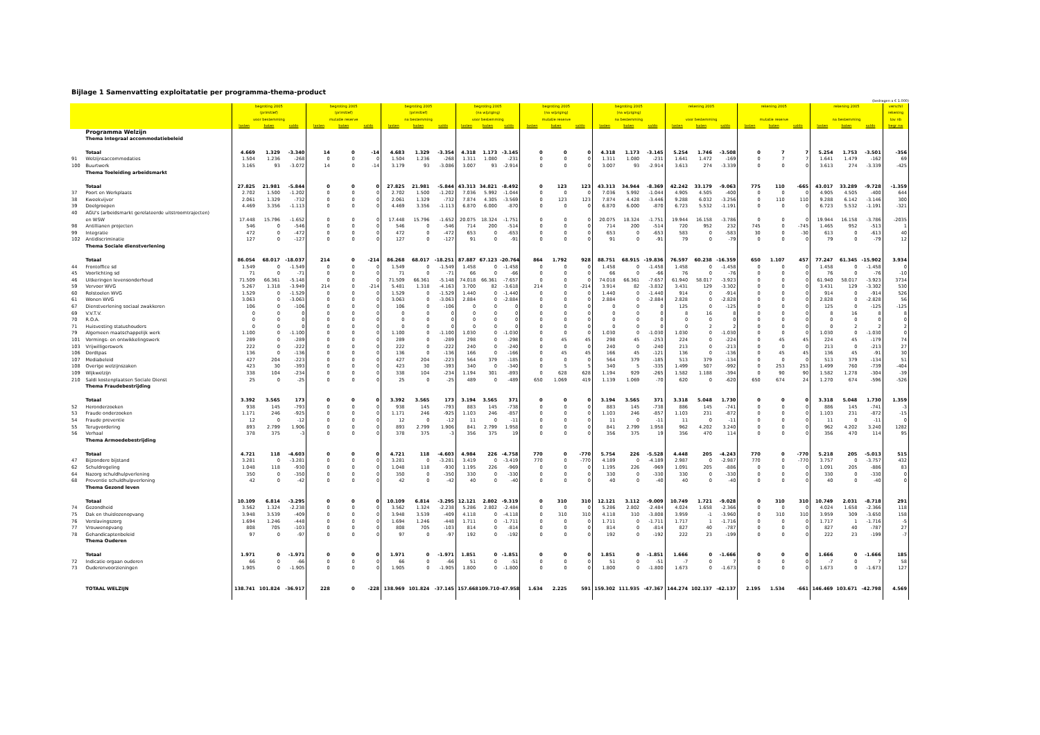Bijlage 1 Samenvatting exploitatatie per programma-thema-product
(bedragen x € 1.000)
| | | begroting 2005 (primitief) voor bestemming | | | begroting 2005 (primitief) mutatie reserve | | | begroting 2005 (primitief) na bestemming | | | begroting 2005 (na wijziging) voor bestemming | | | begroting 2005 (na wijziging) mutatie reserve | | | begroting 2005 (na wijziging) na bestemming | | | rekening 2005 voor bestemming | | | rekening 2005 mutatie reserve | | | rekening 2005 na bestemming | | | verschil rekening tov nb |
| --- | --- | --- | --- | --- | --- | --- | --- | --- | --- | --- | --- | --- | --- | --- | --- | --- | --- | --- | --- | --- | --- | --- | --- | --- | --- | --- | --- | --- | --- |
| | | lasten | baten | saldo | lasten | baten | saldo | lasten | baten | saldo | lasten | baten | saldo | lasten | baten | saldo | lasten | baten | saldo | lasten | baten | saldo | lasten | baten | saldo | lasten | baten | saldo | begr nw |
| | Programma Welzijn | | | | | | | | | | | | | | | | | | | | | | | | | | | | |
| | Thema Integraal accommodatiebeleid | | | | | | | | | | | | | | | | | | | | | | | | | | | | |
| | Totaal | 4.669 | 1.329 | -3.340 | 14 | 0 | -14 | 4.683 | 1.329 | -3.354 | 4.318 | 1.173 | -3.145 | 0 | 0 | 0 | 4.318 | 1.173 | -3.145 | 5.254 | 1.746 | -3.508 | 0 | 7 | 7 | 5.254 | 1.753 | -3.501 | -356 |
| 91 | Welzijnsaccommodaties | 1.504 | 1.236 | -268 | 0 | 0 | 0 | 1.504 | 1.236 | -268 | 1.311 | 1.080 | -231 | 0 | 0 | 0 | 1.311 | 1.080 | -231 | 1.641 | 1.472 | -169 | 0 | 7 | 7 | 1.641 | 1.479 | -162 | 69 |
| 100 | Buurtwerk | 3.165 | 93 | -3.072 | 14 | 0 | -14 | 3.179 | 93 | -3.086 | 3.007 | 93 | -2.914 | 0 | 0 | 0 | 3.007 | 93 | -2.914 | 3.613 | 274 | -3.339 | 0 | 0 | 0 | 3.613 | 274 | -3.339 | -425 |
| | Thema Toeleiding arbeidsmarkt | | | | | | | | | | | | | | | | | | | | | | | | | | | | |
| | Totaal | 27.825 | 21.981 | -5.844 | 0 | 0 | 0 | 27.825 | 21.981 | -5.844 | 43.313 | 34.821 | -8.492 | 0 | 123 | 123 | 43.313 | 34.944 | -8.369 | 42.242 | 33.179 | -9.063 | 775 | 110 | -665 | 43.017 | 33.289 | -9.728 | -1.359 |
| 37 | Poort en Werkplaats | 2.702 | 1.500 | -1.202 | 0 | 0 | 0 | 2.702 | 1.500 | -1.202 | 7.036 | 5.992 | -1.044 | 0 | 0 | 0 | 7.036 | 5.992 | -1.044 | 4.905 | 4.505 | -400 | 0 | 0 | 0 | 4.905 | 4.505 | -400 | 644 |
| 38 | Kweekvijver | 2.061 | 1.329 | -732 | 0 | 0 | 0 | 2.061 | 1.329 | -732 | 7.874 | 4.305 | -3.569 | 0 | 123 | 123 | 7.874 | 4.428 | -3.446 | 9.288 | 6.032 | -3.256 | 0 | 110 | 110 | 9.288 | 6.142 | -3.146 | 300 |
| 39 | Doelgroepen | 4.469 | 3.356 | -1.113 | 0 | 0 | 0 | 4.469 | 3.356 | -1.113 | 6.870 | 6.000 | -870 | 0 | 0 | 0 | 6.870 | 6.000 | -870 | 6.723 | 5.532 | -1.191 | 0 | 0 | 0 | 6.723 | 5.532 | -1.191 | -321 |
| 40 | AGU's (arbeidsmarkt gerelateerde uitstroomtrajecten) | | | | | | | | | | | | | | | | | | | | | | | | | | | | |
| | en WSW | 17.448 | 15.796 | -1.652 | 0 | 0 | 0 | 17.448 | 15.796 | -1.652 | 20.075 | 18.324 | -1.751 | 0 | 0 | 0 | 20.075 | 18.324 | -1.751 | 19.944 | 16.158 | -3.786 | 0 | 0 | 0 | 19.944 | 16.158 | -3.786 | -2035 |
| 98 | Antillianen projecten | 546 | 0 | -546 | 0 | 0 | 0 | 546 | 0 | -546 | 714 | 200 | -514 | 0 | 0 | 0 | 714 | 200 | -514 | 720 | 952 | 232 | 745 | 0 | -745 | 1.465 | 952 | -513 | 1 |
| 99 | Integratie | 472 | 0 | -472 | 0 | 0 | 0 | 472 | 0 | -472 | 653 | 0 | -653 | 0 | 0 | 0 | 653 | 0 | -653 | 583 | 0 | -583 | 30 | 0 | -30 | 613 | 0 | -613 | 40 |
| 102 | Antidiscriminatie | 127 | 0 | -127 | 0 | 0 | 0 | 127 | 0 | -127 | 91 | 0 | -91 | 0 | 0 | 0 | 91 | 0 | -91 | 79 | 0 | -79 | 0 | 0 | 0 | 79 | 0 | -79 | 12 |
| | Thema Sociale dienstverlening | | | | | | | | | | | | | | | | | | | | | | | | | | | | |
| | Totaal | 86.054 | 68.017 | -18.037 | 214 | 0 | -214 | 86.268 | 68.017 | -18.251 | 87.887 | 67.123 | -20.764 | 864 | 1.792 | 928 | 88.751 | 68.915 | -19.836 | 76.597 | 60.238 | -16.359 | 650 | 1.107 | 457 | 77.247 | 61.345 | -15.902 | 3.934 |
| 44 | Frontoffice sd | 1.549 | 0 | -1.549 | 0 | 0 | 0 | 1.549 | 0 | -1.549 | 1.458 | 0 | -1.458 | 0 | 0 | 0 | 1.458 | 0 | -1.458 | 1.458 | 0 | -1.458 | 0 | 0 | 0 | 1.458 | 0 | -1.458 | 0 |
| 45 | Voorlichting sd | 71 | 0 | -71 | 0 | 0 | 0 | 71 | 0 | -71 | 66 | 0 | -66 | 0 | 0 | 0 | 66 | 0 | -66 | 76 | 0 | -76 | 0 | 0 | 0 | 76 | 0 | -76 | -10 |
| 46 | Uitkeringen levensonderhoud | 71.509 | 66.361 | -5.148 | 0 | 0 | 0 | 71.509 | 66.361 | -5.148 | 74.018 | 66.361 | -7.657 | 0 | 0 | 0 | 74.018 | 66.361 | -7.657 | 61.940 | 58.017 | -3.923 | 0 | 0 | 0 | 61.940 | 58.017 | -3.923 | 3734 |
| 59 | Vervoer WVG | 5.267 | 1.318 | -3.949 | 214 | 0 | -214 | 5.481 | 1.318 | -4.163 | 3.700 | 82 | -3.618 | 214 | 0 | -214 | 3.914 | 82 | -3.832 | 3.431 | 129 | -3.302 | 0 | 0 | 0 | 3.431 | 129 | -3.302 | 530 |
| 60 | Rolstoelen WVG | 1.529 | 0 | -1.529 | 0 | 0 | 0 | 1.529 | 0 | -1.529 | 1.440 | 0 | -1.440 | 0 | 0 | 0 | 1.440 | 0 | -1.440 | 914 | 0 | -914 | 0 | 0 | 0 | 914 | 0 | -914 | 526 |
| 61 | Wonen WVG | 3.063 | 0 | -3.063 | 0 | 0 | 0 | 3.063 | 0 | -3.063 | 2.884 | 0 | -2.884 | 0 | 0 | 0 | 2.884 | 0 | -2.884 | 2.828 | 0 | -2.828 | 0 | 0 | 0 | 2.828 | 0 | -2.828 | 56 |
| 67 | Dienstverlening sociaal zwakkeren | 106 | 0 | -106 | 0 | 0 | 0 | 106 | 0 | -106 | 0 | 0 | 0 | 0 | 0 | 0 | 0 | 0 | 0 | 125 | 0 | -125 | 0 | 0 | 0 | 125 | 0 | -125 | -125 |
| 69 | V.V.T.V. | 0 | 0 | 0 | 0 | 0 | 0 | 0 | 0 | 0 | 0 | 0 | 0 | 0 | 0 | 0 | 0 | 0 | 0 | 8 | 16 | 8 | 0 | 0 | 0 | 8 | 16 | 8 | 8 |
| 70 | R.O.A. | 0 | 0 | 0 | 0 | 0 | 0 | 0 | 0 | 0 | 0 | 0 | 0 | 0 | 0 | 0 | 0 | 0 | 0 | 0 | 0 | 0 | 0 | 0 | 0 | 0 | 0 | 0 | 0 |
| 71 | Huisvesting statushouders | 0 | 0 | 0 | 0 | 0 | 0 | 0 | 0 | 0 | 0 | 0 | 0 | 0 | 0 | 0 | 0 | 0 | 0 | 0 | 2 | 2 | 0 | 0 | 0 | 0 | 2 | 2 | 2 |
| 79 | Algemeen maatschappelijk werk | 1.100 | 0 | -1.100 | 0 | 0 | 0 | 1.100 | 0 | -1.100 | 1.030 | 0 | -1.030 | 0 | 0 | 0 | 1.030 | 0 | -1.030 | 1.030 | 0 | -1.030 | 0 | 0 | 0 | 1.030 | 0 | -1.030 | 0 |
| 101 | Vormings- en ontwikkelingswerk | 289 | 0 | -289 | 0 | 0 | 0 | 289 | 0 | -289 | 298 | 0 | -298 | 0 | 45 | 45 | 298 | 45 | -253 | 224 | 0 | -224 | 0 | 45 | 45 | 224 | 45 | -179 | 74 |
| 103 | Vrijwilligerswerk | 222 | 0 | -222 | 0 | 0 | 0 | 222 | 0 | -222 | 240 | 0 | -240 | 0 | 0 | 0 | 240 | 0 | -240 | 213 | 0 | -213 | 0 | 0 | 0 | 213 | 0 | -213 | 27 |
| 106 | Dordtpas | 136 | 0 | -136 | 0 | 0 | 0 | 136 | 0 | -136 | 166 | 0 | -166 | 0 | 45 | 45 | 166 | 45 | -121 | 136 | 0 | -136 | 0 | 45 | 45 | 136 | 45 | -91 | 30 |
| 107 | Mediabeleid | 427 | 204 | -223 | 0 | 0 | 0 | 427 | 204 | -223 | 564 | 379 | -185 | 0 | 0 | 0 | 564 | 379 | -185 | 513 | 379 | -134 | 0 | 0 | 0 | 513 | 379 | -134 | 51 |
| 108 | Overige welzijnszaken | 423 | 30 | -393 | 0 | 0 | 0 | 423 | 30 | -393 | 340 | 0 | -340 | 0 | 5 | 5 | 340 | 5 | -335 | 1.499 | 507 | -992 | 0 | 253 | 253 | 1.499 | 760 | -739 | -404 |
| 109 | Wijkwelzijn | 338 | 104 | -234 | 0 | 0 | 0 | 338 | 104 | -234 | 1.194 | 301 | -893 | 0 | 628 | 628 | 1.194 | 929 | -265 | 1.582 | 1.188 | -394 | 0 | 90 | 90 | 1.582 | 1.278 | -304 | -39 |
| 210 | Saldi kostenplaatsen Sociale Dienst | 25 | 0 | -25 | 0 | 0 | 0 | 25 | 0 | -25 | 489 | 0 | -489 | 650 | 1.069 | 419 | 1.139 | 1.069 | -70 | 620 | 0 | -620 | 650 | 674 | 24 | 1.270 | 674 | -596 | -526 |
| | Thema Fraudebestrijding | | | | | | | | | | | | | | | | | | | | | | | | | | | | |
| | Totaal | 3.392 | 3.565 | 173 | 0 | 0 | 0 | 3.392 | 3.565 | 173 | 3.194 | 3.565 | 371 | 0 | 0 | 0 | 3.194 | 3.565 | 371 | 3.318 | 5.048 | 1.730 | 0 | 0 | 0 | 3.318 | 5.048 | 1.730 | 1.359 |
| 52 | Heronderzoeken | 938 | 145 | -793 | 0 | 0 | 0 | 938 | 145 | -793 | 883 | 145 | -738 | 0 | 0 | 0 | 883 | 145 | -738 | 886 | 145 | -741 | 0 | 0 | 0 | 886 | 145 | -741 | -3 |
| 53 | Fraude onderzoeken | 1.171 | 246 | -925 | 0 | 0 | 0 | 1.171 | 246 | -925 | 1.103 | 246 | -857 | 0 | 0 | 0 | 1.103 | 246 | -857 | 1.103 | 231 | -872 | 0 | 0 | 0 | 1.103 | 231 | -872 | -15 |
| 54 | Fraude preventie | 12 | 0 | -12 | 0 | 0 | 0 | 12 | 0 | -12 | 11 | 0 | -11 | 0 | 0 | 0 | 11 | 0 | -11 | 11 | 0 | -11 | 0 | 0 | 0 | 11 | 0 | -11 | 0 |
| 55 | Terugvordering | 893 | 2.799 | 1.906 | 0 | 0 | 0 | 893 | 2.799 | 1.906 | 841 | 2.799 | 1.958 | 0 | 0 | 0 | 841 | 2.799 | 1.958 | 962 | 4.202 | 3.240 | 0 | 0 | 0 | 962 | 4.202 | 3.240 | 1282 |
| 56 | Verhaal | 378 | 375 | -3 | 0 | 0 | 0 | 378 | 375 | -3 | 356 | 375 | 19 | 0 | 0 | 0 | 356 | 375 | 19 | 356 | 470 | 114 | 0 | 0 | 0 | 356 | 470 | 114 | 95 |
| | Thema Armoedebestrijding | | | | | | | | | | | | | | | | | | | | | | | | | | | | |
| | Totaal | 4.721 | 118 | -4.603 | 0 | 0 | 0 | 4.721 | 118 | -4.603 | 4.984 | 226 | -4.758 | 770 | 0 | -770 | 5.754 | 226 | -5.528 | 4.448 | 205 | -4.243 | 770 | 0 | -770 | 5.218 | 205 | -5.013 | 515 |
| 47 | Bijzondere bijstand | 3.281 | 0 | -3.281 | 0 | 0 | 0 | 3.281 | 0 | -3.281 | 3.419 | 0 | -3.419 | 770 | 0 | -770 | 4.189 | 0 | -4.189 | 2.987 | 0 | -2.987 | 770 | 0 | -770 | 3.757 | 0 | -3.757 | 432 |
| 62 | Schuldregeling | 1.048 | 118 | -930 | 0 | 0 | 0 | 1.048 | 118 | -930 | 1.195 | 226 | -969 | 0 | 0 | 0 | 1.195 | 226 | -969 | 1.091 | 205 | -886 | 0 | 0 | 0 | 1.091 | 205 | -886 | 83 |
| 64 | Nazorg schuldhulpverlening | 350 | 0 | -350 | 0 | 0 | 0 | 350 | 0 | -350 | 330 | 0 | -330 | 0 | 0 | 0 | 330 | 0 | -330 | 330 | 0 | -330 | 0 | 0 | 0 | 330 | 0 | -330 | 0 |
| 68 | Preventie schuldhulpverlening | 42 | 0 | -42 | 0 | 0 | 0 | 42 | 0 | -42 | 40 | 0 | -40 | 0 | 0 | 0 | 40 | 0 | -40 | 40 | 0 | -40 | 0 | 0 | 0 | 40 | 0 | -40 | 0 |
| | Thema Gezond leven | | | | | | | | | | | | | | | | | | | | | | | | | | | | |
| | Totaal | 10.109 | 6.814 | -3.295 | 0 | 0 | 0 | 10.109 | 6.814 | -3.295 | 12.121 | 2.802 | -9.319 | 0 | 310 | 310 | 12.121 | 3.112 | -9.009 | 10.749 | 1.721 | -9.028 | 0 | 310 | 310 | 10.749 | 2.031 | -8.718 | 291 |
| 74 | Gezondheid | 3.562 | 1.324 | -2.238 | 0 | 0 | 0 | 3.562 | 1.324 | -2.238 | 5.286 | 2.802 | -2.484 | 0 | 0 | 0 | 5.286 | 2.802 | -2.484 | 4.024 | 1.658 | -2.366 | 0 | 0 | 0 | 4.024 | 1.658 | -2.366 | 118 |
| 75 | Dak en thuislozenopvang | 3.948 | 3.539 | -409 | 0 | 0 | 0 | 3.948 | 3.539 | -409 | 4.118 | 0 | -4.118 | 0 | 310 | 310 | 4.118 | 310 | -3.808 | 3.959 | -1 | -3.960 | 0 | 310 | 310 | 3.959 | 309 | -3.650 | 158 |
| 76 | Verslavingszorg | 1.694 | 1.246 | -448 | 0 | 0 | 0 | 1.694 | 1.246 | -448 | 1.711 | 0 | -1.711 | 0 | 0 | 0 | 1.711 | 0 | -1.711 | 1.717 | 1 | -1.716 | 0 | 0 | 0 | 1.717 | 1 | -1.716 | -5 |
| 77 | Vrouwenopvang | 808 | 705 | -103 | 0 | 0 | 0 | 808 | 705 | -103 | 814 | 0 | -814 | 0 | 0 | 0 | 814 | 0 | -814 | 827 | 40 | -787 | 0 | 0 | 0 | 827 | 40 | -787 | 27 |
| 78 | Gehandicaptenbeleid | 97 | 0 | -97 | 0 | 0 | 0 | 97 | 0 | -97 | 192 | 0 | -192 | 0 | 0 | 0 | 192 | 0 | -192 | 222 | 23 | -199 | 0 | 0 | 0 | 222 | 23 | -199 | -7 |
| | Thema Ouderen | | | | | | | | | | | | | | | | | | | | | | | | | | | | |
| | Totaal | 1.971 | 0 | -1.971 | 0 | 0 | 0 | 1.971 | 0 | -1.971 | 1.851 | 0 | -1.851 | 0 | 0 | 0 | 1.851 | 0 | -1.851 | 1.666 | 0 | -1.666 | 0 | 0 | 0 | 1.666 | 0 | -1.666 | 185 |
| 72 | Indicatie orgaan ouderen | 66 | 0 | -66 | 0 | 0 | 0 | 66 | 0 | -66 | 51 | 0 | -51 | 0 | 0 | 0 | 51 | 0 | -51 | -7 | 0 | 7 | 0 | 0 | 0 | -7 | 0 | 7 | 58 |
| 73 | Ouderenvoorzieningen | 1.905 | 0 | -1.905 | 0 | 0 | 0 | 1.905 | 0 | -1.905 | 1.800 | 0 | -1.800 | 0 | 0 | 0 | 1.800 | 0 | -1.800 | 1.673 | 0 | -1.673 | 0 | 0 | 0 | 1.673 | 0 | -1.673 | 127 |
| | TOTAAL WELZIJN | 138.741 | 101.824 | -36.917 | 228 | 0 | -228 | 138.969 | 101.824 | -37.145 | 157.668 | 109.710 | -47.958 | 1.634 | 2.225 | 591 | 159.302 | 111.935 | -47.367 | 144.274 | 102.137 | -42.137 | 2.195 | 1.534 | -661 | 146.469 | 103.671 | -42.798 | 4.569 |